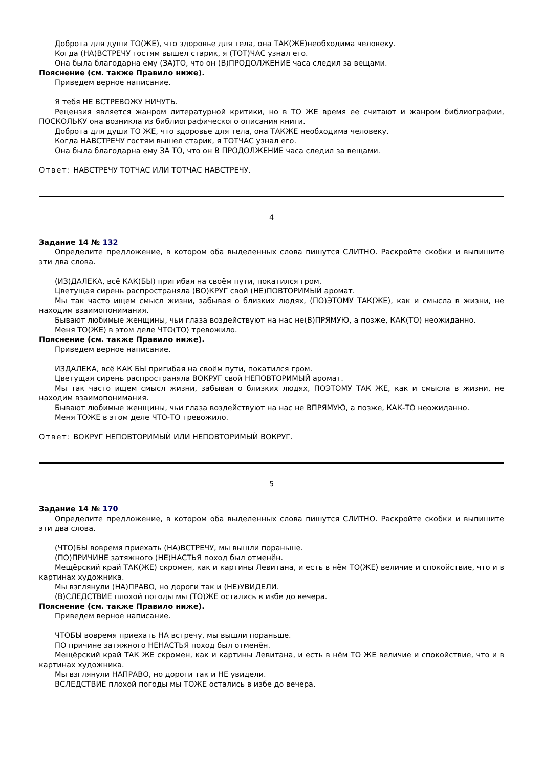Доброта для души ТО(ЖЕ), что здоровье для тела, она ТАК(ЖЕ)необходима человеку.
Когда (НА)ВСТРЕЧУ гостям вышел старик, я (ТОТ)ЧАС узнал его.
Она была благодарна ему (ЗА)ТО, что он (В)ПРОДОЛЖЕНИЕ часа следил за вещами.
Пояснение (см. также Правило ниже).
Приведем верное написание.
Я тебя НЕ ВСТРЕВОЖУ НИЧУТЬ.
Рецензия является жанром литературной критики, но в ТО ЖЕ время ее считают и жанром библиографии, ПОСКОЛЬКУ она возникла из библиографического описания книги.
Доброта для души ТО ЖЕ, что здоровье для тела, она ТАКЖЕ необходима человеку.
Когда НАВСТРЕЧУ гостям вышел старик, я ТОТЧАС узнал его.
Она была благодарна ему ЗА ТО, что он В ПРОДОЛЖЕНИЕ часа следил за вещами.
Ответ: НАВСТРЕЧУ ТОТЧАС ИЛИ ТОТЧАС НАВСТРЕЧУ.
4
Задание 14 № 132
Определите предложение, в котором оба выделенных слова пишутся СЛИТНО. Раскройте скобки и выпишите эти два слова.
(ИЗ)ДАЛЕКА, всё КАК(БЫ) пригибая на своём пути, покатился гром.
Цветущая сирень распространяла (ВО)КРУГ свой (НЕ)ПОВТОРИМЫЙ аромат.
Мы так часто ищем смысл жизни, забывая о близких людях, (ПО)ЭТОМУ ТАК(ЖЕ), как и смысла в жизни, не находим взаимопонимания.
Бывают любимые женщины, чьи глаза воздействуют на нас не(В)ПРЯМУЮ, а позже, КАК(ТО) неожиданно.
Меня ТО(ЖЕ) в этом деле ЧТО(ТО) тревожило.
Пояснение (см. также Правило ниже).
Приведем верное написание.
ИЗДАЛЕКА, всё КАК БЫ пригибая на своём пути, покатился гром.
Цветущая сирень распространяла ВОКРУГ свой НЕПОВТОРИМЫЙ аромат.
Мы так часто ищем смысл жизни, забывая о близких людях, ПОЭТОМУ ТАК ЖЕ, как и смысла в жизни, не находим взаимопонимания.
Бывают любимые женщины, чьи глаза воздействуют на нас не ВПРЯМУЮ, а позже, КАК-ТО неожиданно.
Меня ТОЖЕ в этом деле ЧТО-ТО тревожило.
Ответ: ВОКРУГ НЕПОВТОРИМЫЙ ИЛИ НЕПОВТОРИМЫЙ ВОКРУГ.
5
Задание 14 № 170
Определите предложение, в котором оба выделенных слова пишутся СЛИТНО. Раскройте скобки и выпишите эти два слова.
(ЧТО)БЫ вовремя приехать (НА)ВСТРЕЧУ, мы вышли пораньше.
(ПО)ПРИЧИНЕ затяжного (НЕ)НАСТЬЯ поход был отменён.
Мещёрский край ТАК(ЖЕ) скромен, как и картины Левитана, и есть в нём ТО(ЖЕ) величие и спокойствие, что и в картинах художника.
Мы взглянули (НА)ПРАВО, но дороги так и (НЕ)УВИДЕЛИ.
(В)СЛЕДСТВИЕ плохой погоды мы (ТО)ЖЕ остались в избе до вечера.
Пояснение (см. также Правило ниже).
Приведем верное написание.
ЧТОБЫ вовремя приехать НА встречу, мы вышли пораньше.
ПО причине затяжного НЕНАСТЬЯ поход был отменён.
Мещёрский край ТАК ЖЕ скромен, как и картины Левитана, и есть в нём ТО ЖЕ величие и спокойствие, что и в картинах художника.
Мы взглянули НАПРАВО, но дороги так и НЕ увидели.
ВСЛЕДСТВИЕ плохой погоды мы ТОЖЕ остались в избе до вечера.